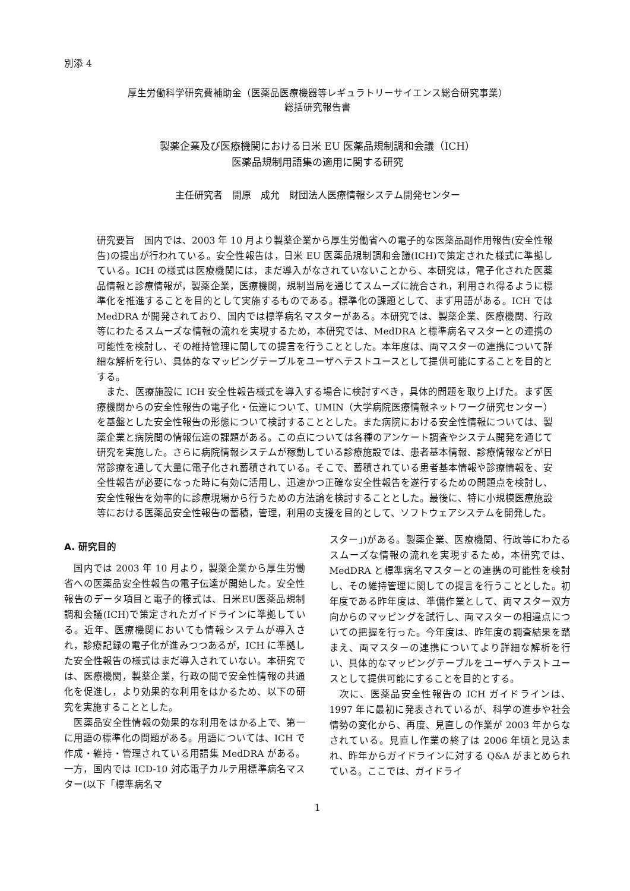別添 4
厚生労働科学研究費補助金（医薬品医療機器等レギュラトリーサイエンス総合研究事業）
総括研究報告書
製薬企業及び医療機関における日米 EU 医薬品規制調和会議（ICH）
医薬品規制用語集の適用に関する研究
主任研究者　開原　成允　財団法人医療情報システム開発センター
研究要旨　国内では、2003 年 10 月より製薬企業から厚生労働省への電子的な医薬品副作用報告(安全性報告)の提出が行われている。安全性報告は，日米 EU 医薬品規制調和会議(ICH)で策定された様式に準拠している。ICH の様式は医療機関には，まだ導入がなされていないことから、本研究は，電子化された医薬品情報と診療情報が，製薬企業，医療機関，規制当局を通じてスムーズに統合され，利用され得るように標準化を推進することを目的として実施するものである。標準化の課題として、まず用語がある。ICH では MedDRA が開発されており、国内では標準病名マスターがある。本研究では、製薬企業、医療機関、行政等にわたるスムーズな情報の流れを実現するため，本研究では、MedDRA と標準病名マスターとの連携の可能性を検討し、その維持管理に関しての提言を行うこととした。本年度は、両マスターの連携について詳細な解析を行い、具体的なマッピングテーブルをユーザへテストユースとして提供可能にすることを目的とする。
　また、医療施設に ICH 安全性報告様式を導入する場合に検討すべき，具体的問題を取り上げた。まず医療機関からの安全性報告の電子化・伝達について、UMIN（大学病院医療情報ネットワーク研究センター）を基盤とした安全性報告の形態について検討することとした。また病院における安全性情報については、製薬企業と病院間の情報伝達の課題がある。この点については各種のアンケート調査やシステム開発を通じて研究を実施した。さらに病院情報システムが稼動している診療施設では、患者基本情報、診療情報などが日常診療を通して大量に電子化され蓄積されている。そこで、蓄積されている患者基本情報や診療情報を、安全性報告が必要になった時に有効に活用し、迅速かつ正確な安全性報告を遂行するための問題点を検討し、安全性報告を効率的に診療現場から行うための方法論を検討することとした。最後に、特に小規模医療施設等における医薬品安全性報告の蓄積，管理，利用の支援を目的として、ソフトウェアシステムを開発した。
A. 研究目的
　国内では 2003 年 10 月より，製薬企業から厚生労働省への医薬品安全性報告の電子伝達が開始した。安全性報告のデータ項目と電子的様式は、日米EU医薬品規制調和会議(ICH)で策定されたガイドラインに準拠している。近年、医療機関においても情報システムが導入され，診療記録の電子化が進みつつあるが，ICH に準拠した安全性報告の様式はまだ導入されていない。本研究では、医療機関，製薬企業，行政の間で安全性情報の共通化を促進し，より効果的な利用をはかるため、以下の研究を実施することとした。
　医薬品安全性情報の効果的な利用をはかる上で、第一に用語の標準化の問題がある。用語については、ICH で作成・維持・管理されている用語集 MedDRA がある。一方，国内では ICD-10 対応電子カルテ用標準病名マスター(以下「標準病名マ
スター」)がある。製薬企業、医療機関、行政等にわたるスムーズな情報の流れを実現するため，本研究では、MedDRA と標準病名マスターとの連携の可能性を検討し、その維持管理に関しての提言を行うこととした。初年度である昨年度は、準備作業として、両マスター双方向からのマッピングを試行し、両マスターの相違点についての把握を行った。今年度は、昨年度の調査結果を踏まえ、両マスターの連携についてより詳細な解析を行い、具体的なマッピングテーブルをユーザへテストユースとして提供可能にすることを目的とする。
　次に、医薬品安全性報告の ICH ガイドラインは、1997 年に最初に発表されているが、科学の進歩や社会情勢の変化から、再度、見直しの作業が 2003 年からなされている。見直し作業の終了は 2006 年頃と見込まれ、昨年からガイドラインに対する Q&A がまとめられている。ここでは、ガイドライ
1